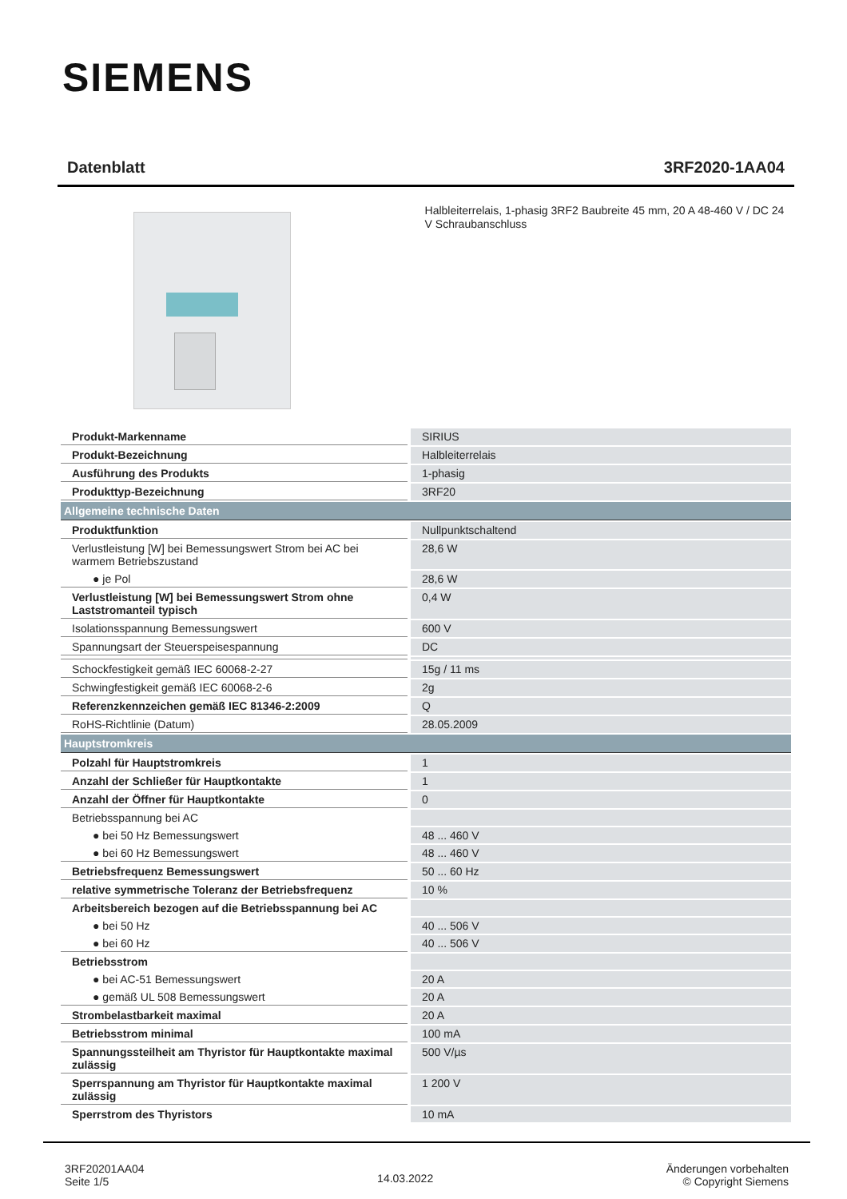SIEMENS
Datenblatt 3RF2020-1AA04
Halbleiterrelais, 1-phasig 3RF2 Baubreite 45 mm, 20 A 48-460 V / DC 24 V Schraubanschluss
| Produkt-Markenname | SIRIUS |
| Produkt-Bezeichnung | Halbleiterrelais |
| Ausführung des Produkts | 1-phasig |
| Produkttyp-Bezeichnung | 3RF20 |
| Allgemeine technische Daten | |
| Produktfunktion | Nullpunktschaltend |
| Verlustleistung [W] bei Bemessungswert Strom bei AC bei warmem Betriebszustand | 28,6 W |
| ● je Pol | 28,6 W |
| Verlustleistung [W] bei Bemessungswert Strom ohne Laststromanteil typisch | 0,4 W |
| Isolationsspannung Bemessungswert | 600 V |
| Spannungsart der Steuerspeisespannung | DC |
| Schockfestigkeit gemäß IEC 60068-2-27 | 15g / 11 ms |
| Schwingfestigkeit gemäß IEC 60068-2-6 | 2g |
| Referenzkennzeichen gemäß IEC 81346-2:2009 | Q |
| RoHS-Richtlinie (Datum) | 28.05.2009 |
| Hauptstromkreis | |
| Polzahl für Hauptstromkreis | 1 |
| Anzahl der Schließer für Hauptkontakte | 1 |
| Anzahl der Öffner für Hauptkontakte | 0 |
| Betriebsspannung bei AC | |
| ● bei 50 Hz Bemessungswert | 48 ... 460 V |
| ● bei 60 Hz Bemessungswert | 48 ... 460 V |
| Betriebsfrequenz Bemessungswert | 50 ... 60 Hz |
| relative symmetrische Toleranz der Betriebsfrequenz | 10 % |
| Arbeitsbereich bezogen auf die Betriebsspannung bei AC | |
| ● bei 50 Hz | 40 ... 506 V |
| ● bei 60 Hz | 40 ... 506 V |
| Betriebsstrom | |
| ● bei AC-51 Bemessungswert | 20 A |
| ● gemäß UL 508 Bemessungswert | 20 A |
| Strombelastbarkeit maximal | 20 A |
| Betriebsstrom minimal | 100 mA |
| Spannungssteilheit am Thyristor für Hauptkontakte maximal zulässig | 500 V/µs |
| Sperrspannung am Thyristor für Hauptkontakte maximal zulässig | 1 200 V |
| Sperrstrom des Thyristors | 10 mA |
3RF20201AA04
Seite 1/5
14.03.2022
Änderungen vorbehalten
© Copyright Siemens